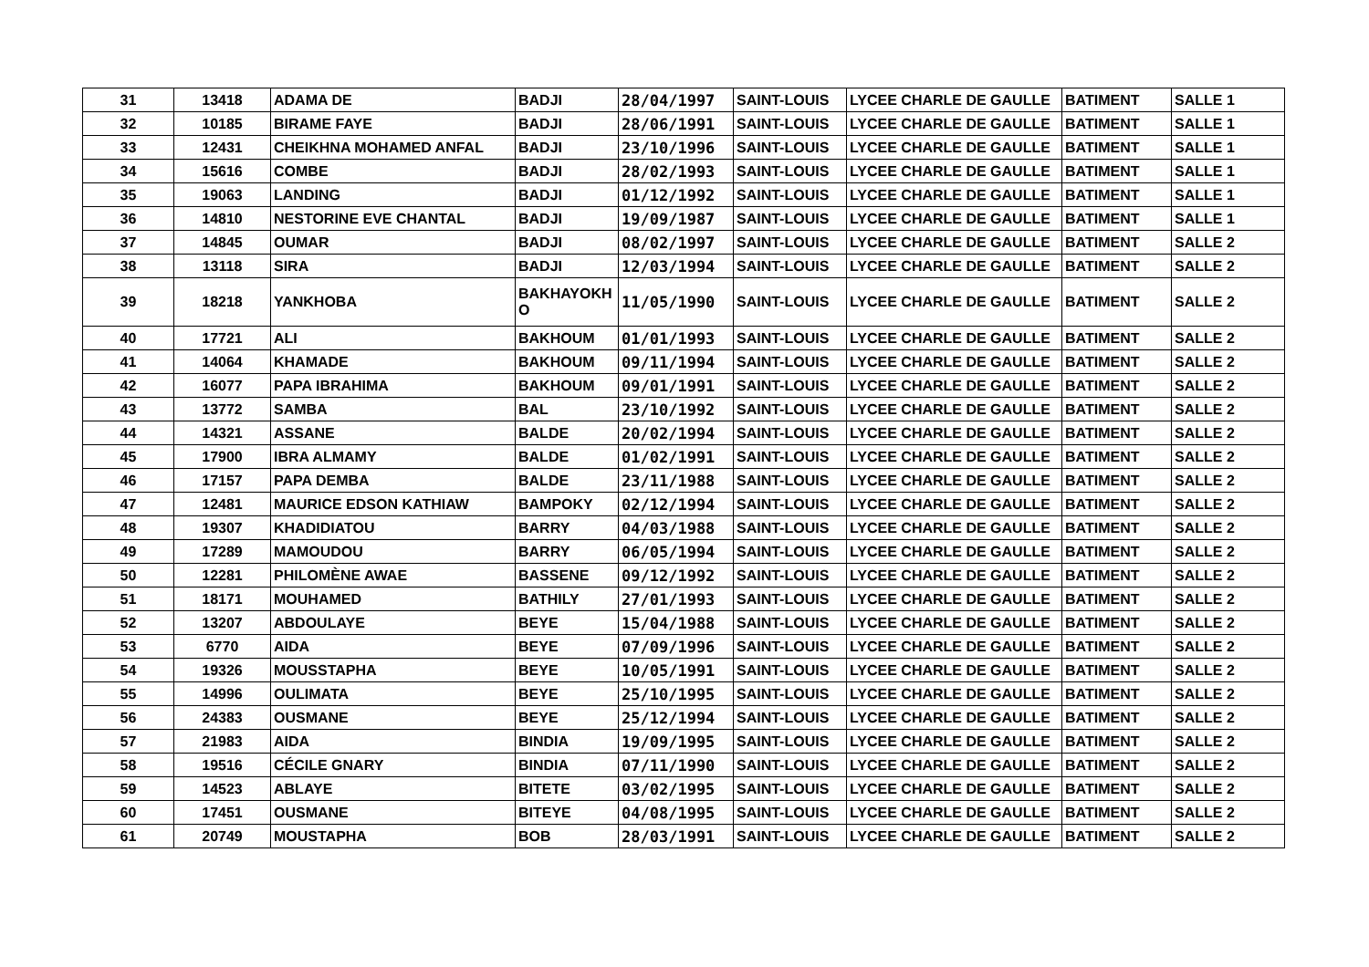| 31 | 13418 | ADAMA DE | BADJI | 28/04/1997 | SAINT-LOUIS | LYCEE CHARLE DE GAULLE | BATIMENT | SALLE 1 |
| 32 | 10185 | BIRAME FAYE | BADJI | 28/06/1991 | SAINT-LOUIS | LYCEE CHARLE DE GAULLE | BATIMENT | SALLE 1 |
| 33 | 12431 | CHEIKHNA MOHAMED ANFAL | BADJI | 23/10/1996 | SAINT-LOUIS | LYCEE CHARLE DE GAULLE | BATIMENT | SALLE 1 |
| 34 | 15616 | COMBE | BADJI | 28/02/1993 | SAINT-LOUIS | LYCEE CHARLE DE GAULLE | BATIMENT | SALLE 1 |
| 35 | 19063 | LANDING | BADJI | 01/12/1992 | SAINT-LOUIS | LYCEE CHARLE DE GAULLE | BATIMENT | SALLE 1 |
| 36 | 14810 | NESTORINE EVE CHANTAL | BADJI | 19/09/1987 | SAINT-LOUIS | LYCEE CHARLE DE GAULLE | BATIMENT | SALLE 1 |
| 37 | 14845 | OUMAR | BADJI | 08/02/1997 | SAINT-LOUIS | LYCEE CHARLE DE GAULLE | BATIMENT | SALLE 2 |
| 38 | 13118 | SIRA | BADJI | 12/03/1994 | SAINT-LOUIS | LYCEE CHARLE DE GAULLE | BATIMENT | SALLE 2 |
| 39 | 18218 | YANKHOBA | BAKHAYOKH O | 11/05/1990 | SAINT-LOUIS | LYCEE CHARLE DE GAULLE | BATIMENT | SALLE 2 |
| 40 | 17721 | ALI | BAKHOUM | 01/01/1993 | SAINT-LOUIS | LYCEE CHARLE DE GAULLE | BATIMENT | SALLE 2 |
| 41 | 14064 | KHAMADE | BAKHOUM | 09/11/1994 | SAINT-LOUIS | LYCEE CHARLE DE GAULLE | BATIMENT | SALLE 2 |
| 42 | 16077 | PAPA IBRAHIMA | BAKHOUM | 09/01/1991 | SAINT-LOUIS | LYCEE CHARLE DE GAULLE | BATIMENT | SALLE 2 |
| 43 | 13772 | SAMBA | BAL | 23/10/1992 | SAINT-LOUIS | LYCEE CHARLE DE GAULLE | BATIMENT | SALLE 2 |
| 44 | 14321 | ASSANE | BALDE | 20/02/1994 | SAINT-LOUIS | LYCEE CHARLE DE GAULLE | BATIMENT | SALLE 2 |
| 45 | 17900 | IBRA ALMAMY | BALDE | 01/02/1991 | SAINT-LOUIS | LYCEE CHARLE DE GAULLE | BATIMENT | SALLE 2 |
| 46 | 17157 | PAPA DEMBA | BALDE | 23/11/1988 | SAINT-LOUIS | LYCEE CHARLE DE GAULLE | BATIMENT | SALLE 2 |
| 47 | 12481 | MAURICE EDSON KATHIAW | BAMPOKY | 02/12/1994 | SAINT-LOUIS | LYCEE CHARLE DE GAULLE | BATIMENT | SALLE 2 |
| 48 | 19307 | KHADIDIATOU | BARRY | 04/03/1988 | SAINT-LOUIS | LYCEE CHARLE DE GAULLE | BATIMENT | SALLE 2 |
| 49 | 17289 | MAMOUDOU | BARRY | 06/05/1994 | SAINT-LOUIS | LYCEE CHARLE DE GAULLE | BATIMENT | SALLE 2 |
| 50 | 12281 | PHILOMÈNE AWAE | BASSENE | 09/12/1992 | SAINT-LOUIS | LYCEE CHARLE DE GAULLE | BATIMENT | SALLE 2 |
| 51 | 18171 | MOUHAMED | BATHILY | 27/01/1993 | SAINT-LOUIS | LYCEE CHARLE DE GAULLE | BATIMENT | SALLE 2 |
| 52 | 13207 | ABDOULAYE | BEYE | 15/04/1988 | SAINT-LOUIS | LYCEE CHARLE DE GAULLE | BATIMENT | SALLE 2 |
| 53 | 6770 | AIDA | BEYE | 07/09/1996 | SAINT-LOUIS | LYCEE CHARLE DE GAULLE | BATIMENT | SALLE 2 |
| 54 | 19326 | MOUSSTAPHA | BEYE | 10/05/1991 | SAINT-LOUIS | LYCEE CHARLE DE GAULLE | BATIMENT | SALLE 2 |
| 55 | 14996 | OULIMATA | BEYE | 25/10/1995 | SAINT-LOUIS | LYCEE CHARLE DE GAULLE | BATIMENT | SALLE 2 |
| 56 | 24383 | OUSMANE | BEYE | 25/12/1994 | SAINT-LOUIS | LYCEE CHARLE DE GAULLE | BATIMENT | SALLE 2 |
| 57 | 21983 | AIDA | BINDIA | 19/09/1995 | SAINT-LOUIS | LYCEE CHARLE DE GAULLE | BATIMENT | SALLE 2 |
| 58 | 19516 | CÉCILE GNARY | BINDIA | 07/11/1990 | SAINT-LOUIS | LYCEE CHARLE DE GAULLE | BATIMENT | SALLE 2 |
| 59 | 14523 | ABLAYE | BITETE | 03/02/1995 | SAINT-LOUIS | LYCEE CHARLE DE GAULLE | BATIMENT | SALLE 2 |
| 60 | 17451 | OUSMANE | BITEYE | 04/08/1995 | SAINT-LOUIS | LYCEE CHARLE DE GAULLE | BATIMENT | SALLE 2 |
| 61 | 20749 | MOUSTAPHA | BOB | 28/03/1991 | SAINT-LOUIS | LYCEE CHARLE DE GAULLE | BATIMENT | SALLE 2 |